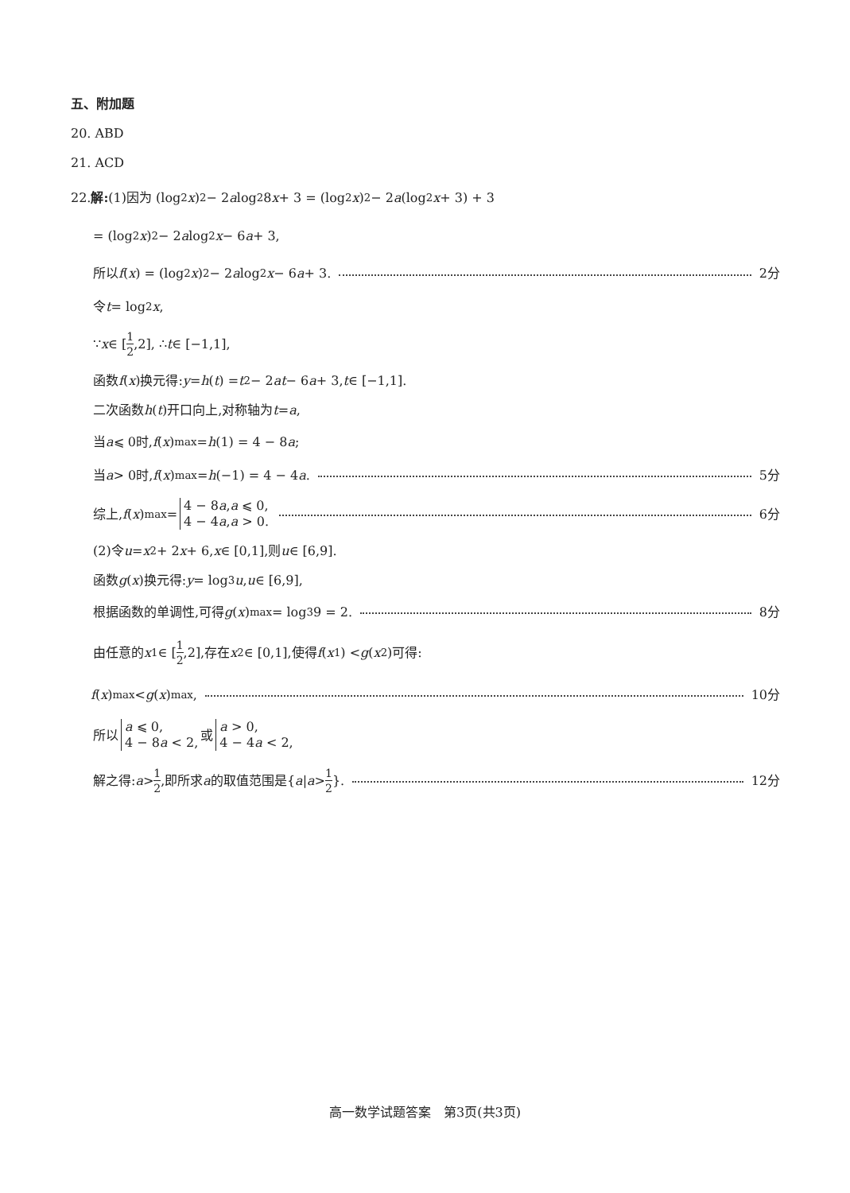五、附加题
20. ABD
21. ACD
22. 解: (1)因为 (log<sub>2</sub> x)<sup>2</sup> − 2 a log<sub>2</sub>8 x + 3 = (log<sub>2</sub> x)<sup>2</sup> − 2 a (log<sub>2</sub> x + 3) + 3
= (log<sub>2</sub> x)<sup>2</sup> − 2 a log<sub>2</sub> x − 6 a + 3,
所以 f (x) = (log<sub>2</sub> x)<sup>2</sup> − 2 a log<sub>2</sub> x − 6 a + 3. 2分
令 t = log<sub>2</sub> x,
∵ x ∈ [1 2,2], ∴ t ∈ [−1,1],
函数 f (x)换元得: y = h (t) = t<sup>2</sup> − 2 at − 6 a + 3, t ∈ [−1,1].
二次函数 h (t)开口向上,对称轴为 t = a,
当 a ⩽ 0时, f (x)<sub>max</sub> = h (1) = 4 − 8 a;
当 a > 0时, f (x)<sub>max</sub> = h (−1) = 4 − 4 a. 5分
综上, f (x)<sub>max</sub> = 4 − 8a,a ⩽ 0,
4 − 4a,a > 0. 6分
(2)令 u = x<sup>2</sup> + 2 x + 6, x ∈ [0,1],则 u ∈ [6,9].
函数 g (x)换元得: y = log<sub>3</sub> u, u ∈ [6,9],
根据函数的单调性,可得 g (x)<sub>max</sub> = log<sub>3</sub>9 = 2. 8分
由任意的 x<sub>1</sub> ∈ [1 2,2],存在 x<sub>2</sub> ∈ [0,1],使得 f (x<sub>1</sub>) < g (x<sub>2</sub>)可得:
f (x)<sub>max</sub> < g (x)<sub>max</sub> , 10分
所以 a ⩽ 0,
4 − 8a < 2, 或 a > 0,
4 − 4a < 2,
解之得: a > 1 2,即所求 a 的取值范围是{ a | a > 1 2 }. 12分
高一数学试题答案　第3页(共3页)